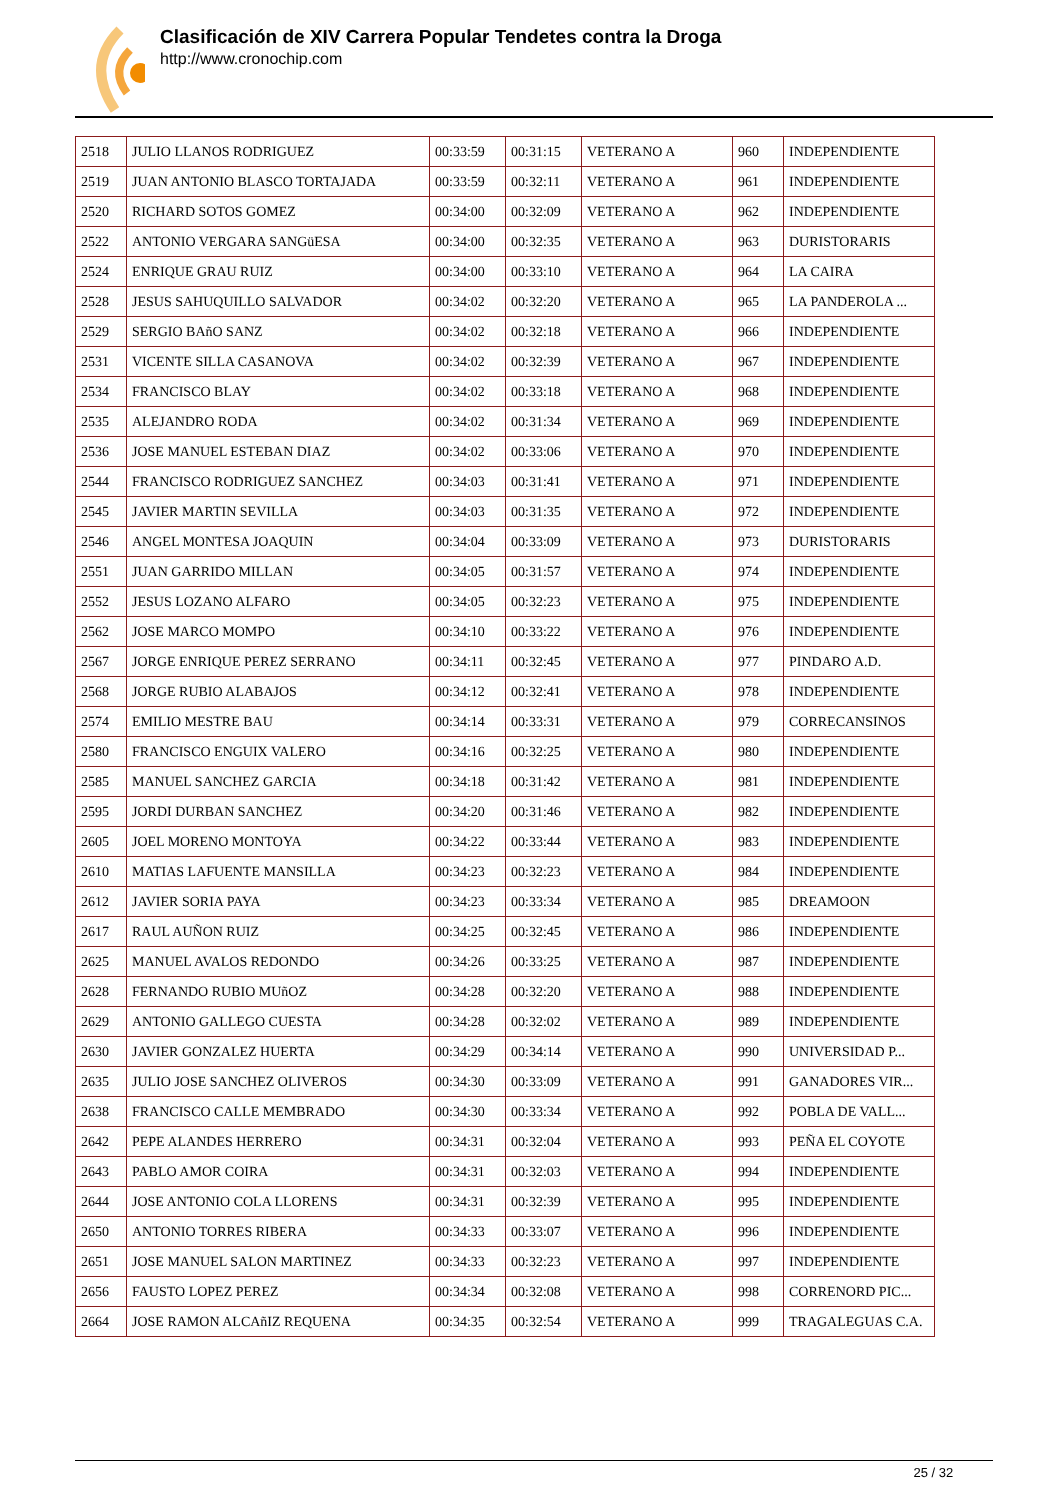Clasificación de XIV Carrera Popular Tendetes contra la Droga
http://www.cronochip.com
| 2518 | JULIO LLANOS RODRIGUEZ | 00:33:59 | 00:31:15 | VETERANO A | 960 | INDEPENDIENTE |
| 2519 | JUAN ANTONIO BLASCO TORTAJADA | 00:33:59 | 00:32:11 | VETERANO A | 961 | INDEPENDIENTE |
| 2520 | RICHARD SOTOS GOMEZ | 00:34:00 | 00:32:09 | VETERANO A | 962 | INDEPENDIENTE |
| 2522 | ANTONIO VERGARA SANGüESA | 00:34:00 | 00:32:35 | VETERANO A | 963 | DURISTORARIS |
| 2524 | ENRIQUE GRAU RUIZ | 00:34:00 | 00:33:10 | VETERANO A | 964 | LA CAIRA |
| 2528 | JESUS SAHUQUILLO SALVADOR | 00:34:02 | 00:32:20 | VETERANO A | 965 | LA PANDEROLA ... |
| 2529 | SERGIO BAñO SANZ | 00:34:02 | 00:32:18 | VETERANO A | 966 | INDEPENDIENTE |
| 2531 | VICENTE SILLA CASANOVA | 00:34:02 | 00:32:39 | VETERANO A | 967 | INDEPENDIENTE |
| 2534 | FRANCISCO BLAY | 00:34:02 | 00:33:18 | VETERANO A | 968 | INDEPENDIENTE |
| 2535 | ALEJANDRO RODA | 00:34:02 | 00:31:34 | VETERANO A | 969 | INDEPENDIENTE |
| 2536 | JOSE MANUEL ESTEBAN DIAZ | 00:34:02 | 00:33:06 | VETERANO A | 970 | INDEPENDIENTE |
| 2544 | FRANCISCO RODRIGUEZ SANCHEZ | 00:34:03 | 00:31:41 | VETERANO A | 971 | INDEPENDIENTE |
| 2545 | JAVIER MARTIN SEVILLA | 00:34:03 | 00:31:35 | VETERANO A | 972 | INDEPENDIENTE |
| 2546 | ANGEL MONTESA JOAQUIN | 00:34:04 | 00:33:09 | VETERANO A | 973 | DURISTORARIS |
| 2551 | JUAN GARRIDO MILLAN | 00:34:05 | 00:31:57 | VETERANO A | 974 | INDEPENDIENTE |
| 2552 | JESUS LOZANO ALFARO | 00:34:05 | 00:32:23 | VETERANO A | 975 | INDEPENDIENTE |
| 2562 | JOSE MARCO MOMPO | 00:34:10 | 00:33:22 | VETERANO A | 976 | INDEPENDIENTE |
| 2567 | JORGE ENRIQUE PEREZ SERRANO | 00:34:11 | 00:32:45 | VETERANO A | 977 | PINDARO A.D. |
| 2568 | JORGE RUBIO ALABAJOS | 00:34:12 | 00:32:41 | VETERANO A | 978 | INDEPENDIENTE |
| 2574 | EMILIO MESTRE BAU | 00:34:14 | 00:33:31 | VETERANO A | 979 | CORRECANSINOS |
| 2580 | FRANCISCO ENGUIX VALERO | 00:34:16 | 00:32:25 | VETERANO A | 980 | INDEPENDIENTE |
| 2585 | MANUEL SANCHEZ GARCIA | 00:34:18 | 00:31:42 | VETERANO A | 981 | INDEPENDIENTE |
| 2595 | JORDI DURBAN SANCHEZ | 00:34:20 | 00:31:46 | VETERANO A | 982 | INDEPENDIENTE |
| 2605 | JOEL MORENO MONTOYA | 00:34:22 | 00:33:44 | VETERANO A | 983 | INDEPENDIENTE |
| 2610 | MATIAS LAFUENTE MANSILLA | 00:34:23 | 00:32:23 | VETERANO A | 984 | INDEPENDIENTE |
| 2612 | JAVIER SORIA PAYA | 00:34:23 | 00:33:34 | VETERANO A | 985 | DREAMOON |
| 2617 | RAUL AUÑON RUIZ | 00:34:25 | 00:32:45 | VETERANO A | 986 | INDEPENDIENTE |
| 2625 | MANUEL AVALOS REDONDO | 00:34:26 | 00:33:25 | VETERANO A | 987 | INDEPENDIENTE |
| 2628 | FERNANDO RUBIO MUñOZ | 00:34:28 | 00:32:20 | VETERANO A | 988 | INDEPENDIENTE |
| 2629 | ANTONIO GALLEGO CUESTA | 00:34:28 | 00:32:02 | VETERANO A | 989 | INDEPENDIENTE |
| 2630 | JAVIER GONZALEZ HUERTA | 00:34:29 | 00:34:14 | VETERANO A | 990 | UNIVERSIDAD P... |
| 2635 | JULIO JOSE SANCHEZ OLIVEROS | 00:34:30 | 00:33:09 | VETERANO A | 991 | GANADORES VIR... |
| 2638 | FRANCISCO CALLE MEMBRADO | 00:34:30 | 00:33:34 | VETERANO A | 992 | POBLA DE VALL... |
| 2642 | PEPE ALANDES HERRERO | 00:34:31 | 00:32:04 | VETERANO A | 993 | PEÑA EL COYOTE |
| 2643 | PABLO AMOR COIRA | 00:34:31 | 00:32:03 | VETERANO A | 994 | INDEPENDIENTE |
| 2644 | JOSE ANTONIO COLA LLORENS | 00:34:31 | 00:32:39 | VETERANO A | 995 | INDEPENDIENTE |
| 2650 | ANTONIO TORRES RIBERA | 00:34:33 | 00:33:07 | VETERANO A | 996 | INDEPENDIENTE |
| 2651 | JOSE MANUEL SALON MARTINEZ | 00:34:33 | 00:32:23 | VETERANO A | 997 | INDEPENDIENTE |
| 2656 | FAUSTO LOPEZ PEREZ | 00:34:34 | 00:32:08 | VETERANO A | 998 | CORRENORD PIC... |
| 2664 | JOSE RAMON ALCAñIZ REQUENA | 00:34:35 | 00:32:54 | VETERANO A | 999 | TRAGALEGUAS C.A. |
25 / 32